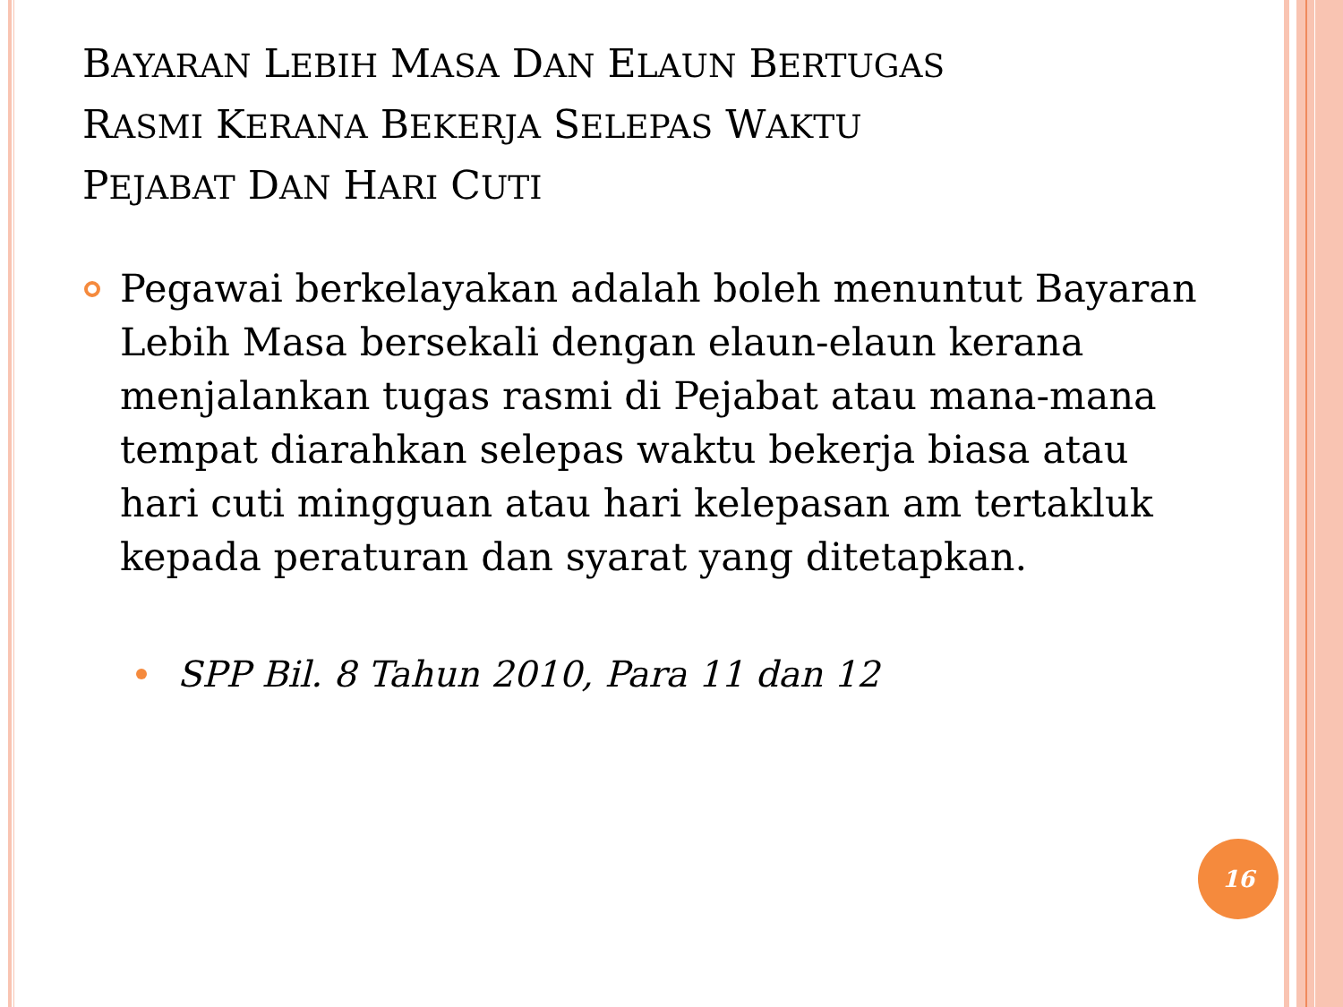BAYARAN LEBIH MASA DAN ELAUN BERTUGAS
RASMI KERANA BEKERJA SELEPAS WAKTU
PEJABAT DAN HARI CUTI
Pegawai berkelayakan adalah boleh menuntut Bayaran Lebih Masa bersekali dengan elaun-elaun kerana menjalankan tugas rasmi di Pejabat atau mana-mana tempat diarahkan selepas waktu bekerja biasa atau hari cuti mingguan atau hari kelepasan am tertakluk kepada peraturan dan syarat yang ditetapkan.
SPP Bil. 8 Tahun 2010, Para 11 dan 12
16